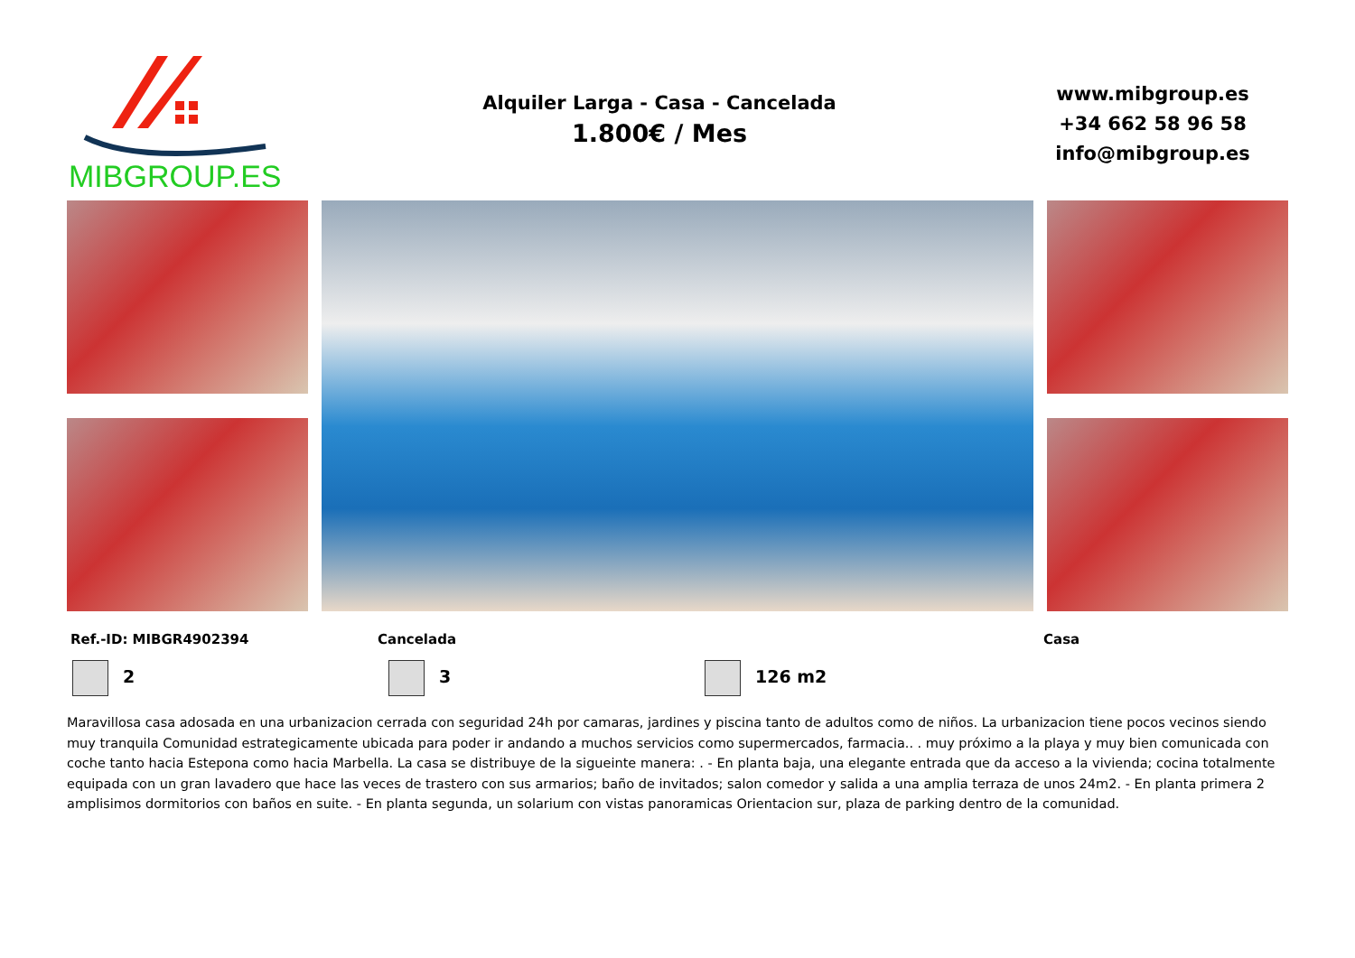MIBGROUP.ES
Alquiler Larga - Casa - Cancelada
1.800€ / Mes
www.mibgroup.es
+34 662 58 96 58
info@mibgroup.es
Ref.-ID: MIBGR4902394 Cancelada Casa
2 3 126 m2
Maravillosa casa adosada en una urbanizacion cerrada con seguridad 24h por camaras, jardines y piscina tanto de adultos como de niños. La urbanizacion tiene pocos vecinos siendo muy tranquila Comunidad estrategicamente ubicada para poder ir andando a muchos servicios como supermercados, farmacia.. . muy próximo a la playa y muy bien comunicada con coche tanto hacia Estepona como hacia Marbella. La casa se distribuye de la sigueinte manera: . - En planta baja, una elegante entrada que da acceso a la vivienda; cocina totalmente equipada con un gran lavadero que hace las veces de trastero con sus armarios; baño de invitados; salon comedor y salida a una amplia terraza de unos 24m2. - En planta primera 2 amplisimos dormitorios con baños en suite. - En planta segunda, un solarium con vistas panoramicas Orientacion sur, plaza de parking dentro de la comunidad.